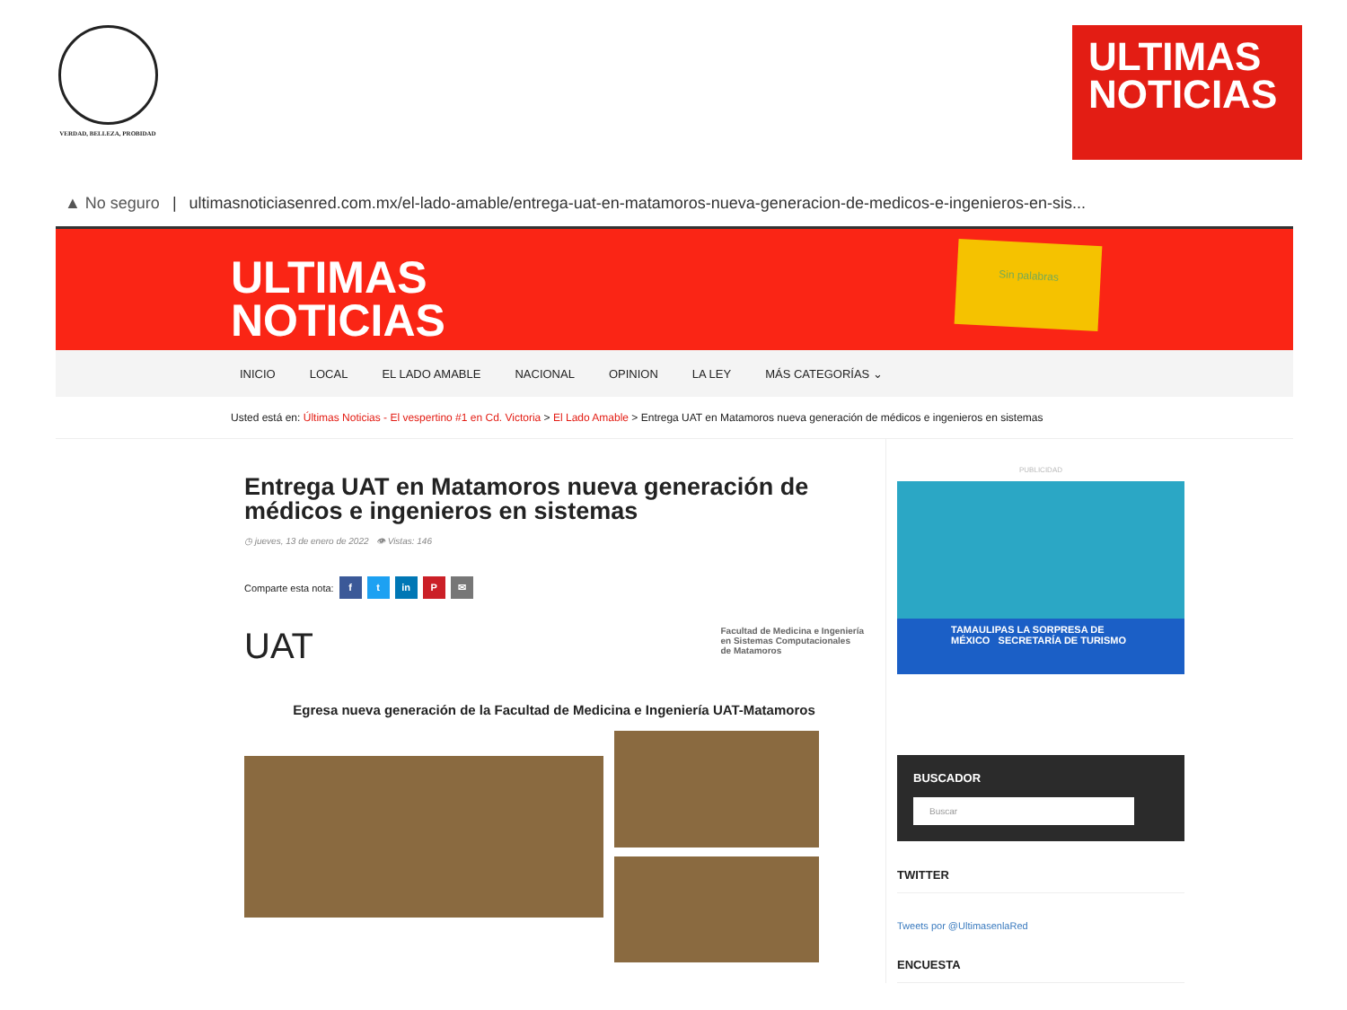VERDAD, BELLEZA, PROBIDAD
ULTIMAS
NOTICIAS
▲ No seguro | ultimasnoticiasenred.com.mx/el-lado-amable/entrega-uat-en-matamoros-nueva-generacion-de-medicos-e-ingenieros-en-sis...
ULTIMAS
NOTICIAS
Sin palabras
INICIO LOCAL EL LADO AMABLE NACIONAL OPINION LA LEY MÁS CATEGORÍAS ⌄
Usted está en: Últimas Noticias - El vespertino #1 en Cd. Victoria > El Lado Amable > Entrega UAT en Matamoros nueva generación de médicos e ingenieros en sistemas
Entrega UAT en Matamoros nueva generación de médicos e ingenieros en sistemas
◷ jueves, 13 de enero de 2022 👁 Vistas: 146
Comparte esta nota: f t in P ✉
UAT Facultad de Medicina e Ingeniería
en Sistemas Computacionales
de Matamoros
Egresa nueva generación de la Facultad de Medicina e Ingeniería UAT-Matamoros
PUBLICIDAD
TAMAULIPAS LA SORPRESA DE MÉXICO SECRETARÍA DE TURISMO
BUSCADOR
Buscar
TWITTER
Tweets por @UltimasenlaRed
ENCUESTA